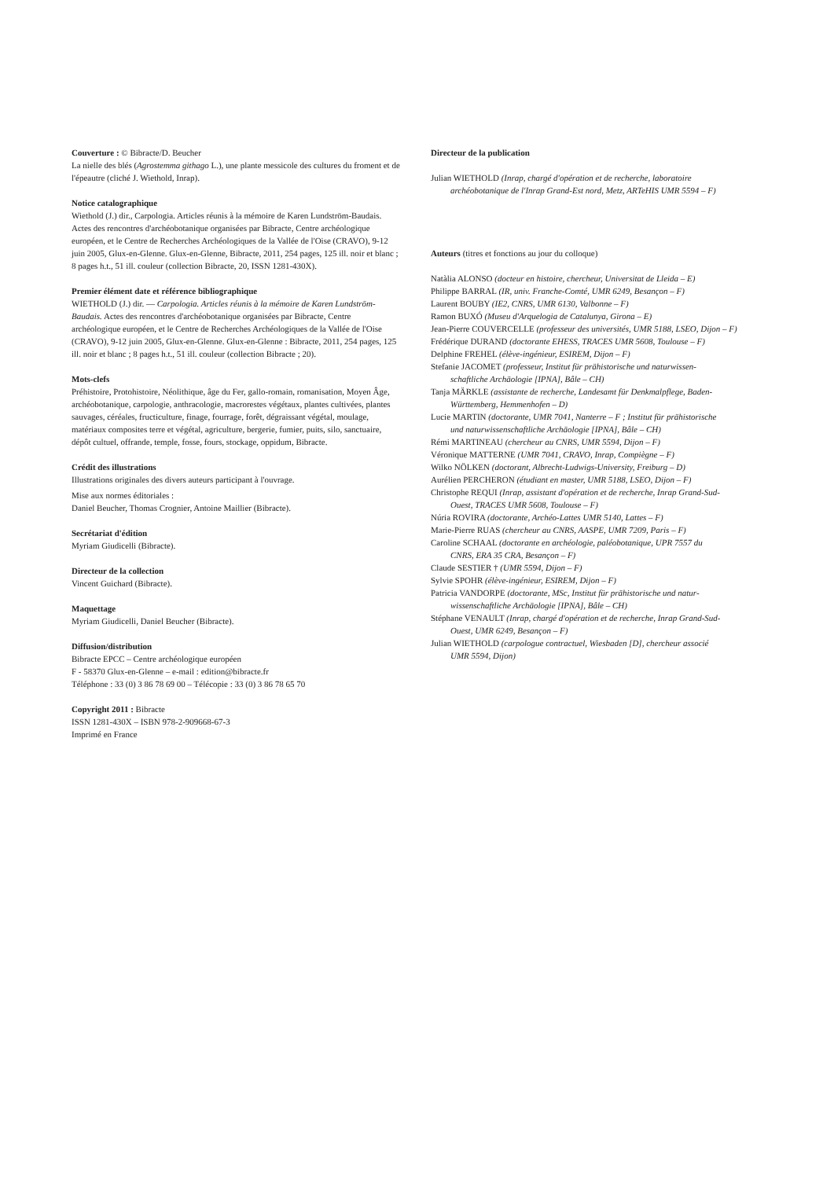Couverture : © Bibracte/D. Beucher
La nielle des blés (Agrostemma githago L.), une plante messicole des cultures du froment et de l'épeautre (cliché J. Wiethold, Inrap).
Notice catalographique
Wiethold (J.) dir., Carpologia. Articles réunis à la mémoire de Karen Lundström-Baudais. Actes des rencontres d'archéobotanique organisées par Bibracte, Centre archéologique européen, et le Centre de Recherches Archéologiques de la Vallée de l'Oise (CRAVO), 9-12 juin 2005, Glux-en-Glenne. Glux-en-Glenne, Bibracte, 2011, 254 pages, 125 ill. noir et blanc ; 8 pages h.t., 51 ill. couleur (collection Bibracte, 20, ISSN 1281-430X).
Premier élément date et référence bibliographique
WIETHOLD (J.) dir. — Carpologia. Articles réunis à la mémoire de Karen Lundström-Baudais. Actes des rencontres d'archéobotanique organisées par Bibracte, Centre archéologique européen, et le Centre de Recherches Archéologiques de la Vallée de l'Oise (CRAVO), 9-12 juin 2005, Glux-en-Glenne. Glux-en-Glenne : Bibracte, 2011, 254 pages, 125 ill. noir et blanc ; 8 pages h.t., 51 ill. couleur (collection Bibracte ; 20).
Mots-clefs
Préhistoire, Protohistoire, Néolithique, âge du Fer, gallo-romain, romanisation, Moyen Âge, archéobotanique, carpologie, anthracologie, macrorestes végétaux, plantes cultivées, plantes sauvages, céréales, fructiculture, finage, fourrage, forêt, dégraissant végétal, moulage, matériaux composites terre et végétal, agriculture, bergerie, fumier, puits, silo, sanctuaire, dépôt cultuel, offrande, temple, fosse, fours, stockage, oppidum, Bibracte.
Crédit des illustrations
Illustrations originales des divers auteurs participant à l'ouvrage.
Mise aux normes éditoriales :
Daniel Beucher, Thomas Crognier, Antoine Maillier (Bibracte).
Secrétariat d'édition
Myriam Giudicelli (Bibracte).
Directeur de la collection
Vincent Guichard (Bibracte).
Maquettage
Myriam Giudicelli, Daniel Beucher (Bibracte).
Diffusion/distribution
Bibracte EPCC – Centre archéologique européen
F - 58370 Glux-en-Glenne – e-mail : edition@bibracte.fr
Téléphone : 33 (0) 3 86 78 69 00 – Télécopie : 33 (0) 3 86 78 65 70
Copyright 2011 : Bibracte
ISSN 1281-430X – ISBN 978-2-909668-67-3
Imprimé en France
Directeur de la publication
Julian WIETHOLD (Inrap, chargé d'opération et de recherche, laboratoire
archéobotanique de l'Inrap Grand-Est nord, Metz, ARTeHIS UMR 5594 – F)
Auteurs (titres et fonctions au jour du colloque)
Natàlia ALONSO (docteur en histoire, chercheur, Universitat de Lleida – E)
Philippe BARRAL (IR, univ. Franche-Comté, UMR 6249, Besançon – F)
Laurent BOUBY (IE2, CNRS, UMR 6130, Valbonne – F)
Ramon BUXÓ (Museu d'Arquelogia de Catalunya, Girona – E)
Jean-Pierre COUVERCELLE (professeur des universités, UMR 5188, LSEO, Dijon – F)
Frédérique DURAND (doctorante EHESS, TRACES UMR 5608, Toulouse – F)
Delphine FREHEL (élève-ingénieur, ESIREM, Dijon – F)
Stefanie JACOMET (professeur, Institut für prähistorische und naturwissen-
schaftliche Archäologie [IPNA], Bâle – CH)
Tanja MÄRKLE (assistante de recherche, Landesamt für Denkmalpflege, Baden-
Württemberg, Hemmenhofen – D)
Lucie MARTIN (doctorante, UMR 7041, Nanterre – F ; Institut für prähistorische
und naturwissenschaftliche Archäologie [IPNA], Bâle – CH)
Rémi MARTINEAU (chercheur au CNRS, UMR 5594, Dijon – F)
Véronique MATTERNE (UMR 7041, CRAVO, Inrap, Compiègne – F)
Wilko NÖLKEN (doctorant, Albrecht-Ludwigs-University, Freiburg – D)
Aurélien PERCHERON (étudiant en master, UMR 5188, LSEO, Dijon – F)
Christophe REQUI (Inrap, assistant d'opération et de recherche, Inrap Grand-Sud-
Ouest, TRACES UMR 5608, Toulouse – F)
Núria ROVIRA (doctorante, Archéo-Lattes UMR 5140, Lattes – F)
Marie-Pierre RUAS (chercheur au CNRS, AASPE, UMR 7209, Paris – F)
Caroline SCHAAL (doctorante en archéologie, paléobotanique, UPR 7557 du
CNRS, ERA 35 CRA, Besançon – F)
Claude SESTIER † (UMR 5594, Dijon – F)
Sylvie SPOHR (élève-ingénieur, ESIREM, Dijon – F)
Patricia VANDORPE (doctorante, MSc, Institut für prähistorische und natur-
wissenschaftliche Archäologie [IPNA], Bâle – CH)
Stéphane VENAULT (Inrap, chargé d'opération et de recherche, Inrap Grand-Sud-
Ouest, UMR 6249, Besançon – F)
Julian WIETHOLD (carpologue contractuel, Wiesbaden [D], chercheur associé
UMR 5594, Dijon)